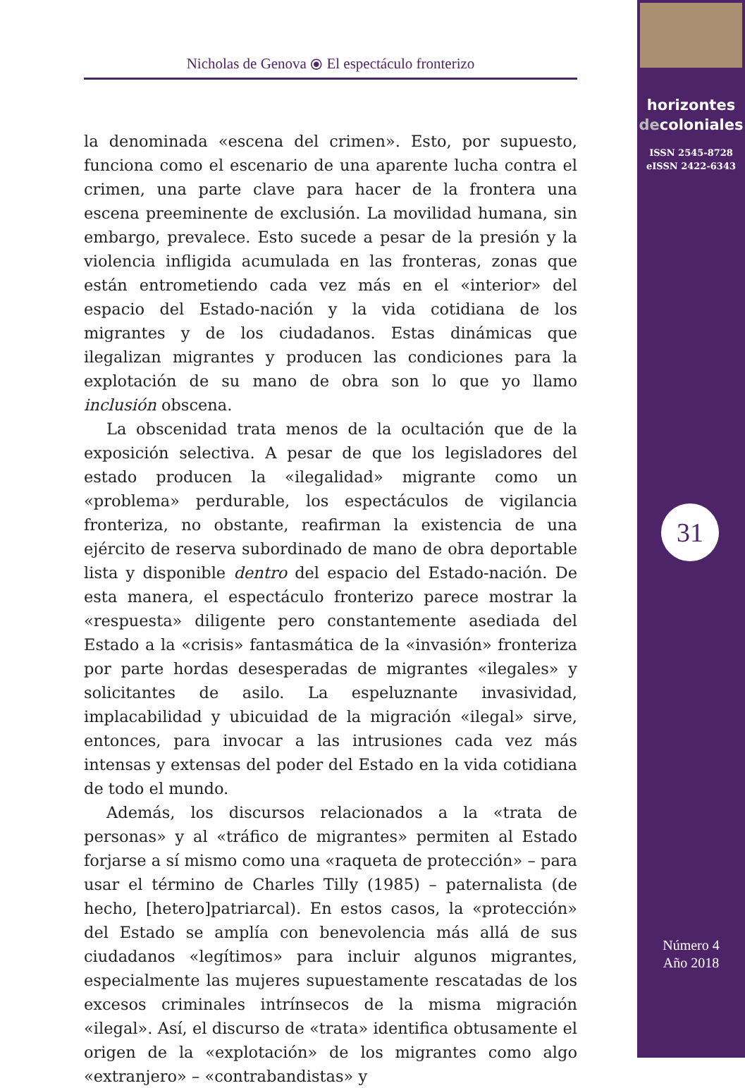horizontes
decoloniales
ISSN 2545-8728
eISSN 2422-6343
31
Número 4
Año 2018
Nicholas de Genova ⦿ El espectáculo fronterizo
la denominada «escena del crimen». Esto, por supuesto, funciona como el escenario de una aparente lucha contra el crimen, una parte clave para hacer de la frontera una escena preeminente de exclusión. La movilidad humana, sin embargo, prevalece. Esto sucede a pesar de la presión y la violencia infligida acumulada en las fronteras, zonas que están entrometiendo cada vez más en el «interior» del espacio del Estado-nación y la vida cotidiana de los migrantes y de los ciudadanos. Estas dinámicas que ilegalizan migrantes y producen las condiciones para la explotación de su mano de obra son lo que yo llamo inclusión obscena.
La obscenidad trata menos de la ocultación que de la exposición selectiva. A pesar de que los legisladores del estado producen la «ilegalidad» migrante como un «problema» perdurable, los espectáculos de vigilancia fronteriza, no obstante, reafirman la existencia de una ejército de reserva subordinado de mano de obra deportable lista y disponible dentro del espacio del Estado-nación. De esta manera, el espectáculo fronterizo parece mostrar la «respuesta» diligente pero constantemente asediada del Estado a la «crisis» fantasmática de la «invasión» fronteriza por parte hordas desesperadas de migrantes «ilegales» y solicitantes de asilo. La espeluznante invasividad, implacabilidad y ubicuidad de la migración «ilegal» sirve, entonces, para invocar a las intrusiones cada vez más intensas y extensas del poder del Estado en la vida cotidiana de todo el mundo.
Además, los discursos relacionados a la «trata de personas» y al «tráfico de migrantes» permiten al Estado forjarse a sí mismo como una «raqueta de protección» – para usar el término de Charles Tilly (1985) – paternalista (de hecho, [hetero]patriarcal). En estos casos, la «protección» del Estado se amplía con benevolencia más allá de sus ciudadanos «legítimos» para incluir algunos migrantes, especialmente las mujeres supuestamente rescatadas de los excesos criminales intrínsecos de la misma migración «ilegal». Así, el discurso de «trata» identifica obtusamente el origen de la «explotación» de los migrantes como algo «extranjero» – «contrabandistas» y